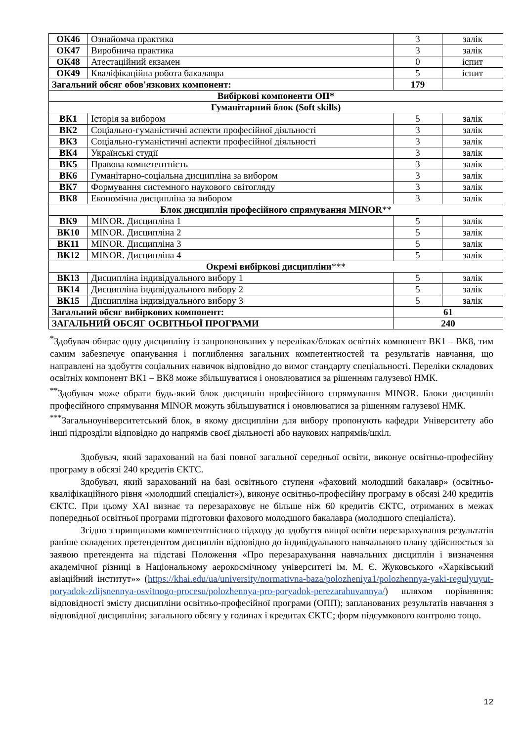| ОК46 | Ознайомча практика | 3 | залік |
| ОК47 | Виробнича практика | 3 | залік |
| ОК48 | Атестаційний екзамен | 0 | іспит |
| ОК49 | Кваліфікаційна робота бакалавра | 5 | іспит |
| Загальний обсяг обов'язкових компонент: | | 179 | |
| Вибіркові компоненти ОП* | | | |
| Гуманітарний блок (Soft skills) | | | |
| ВК1 | Історія за вибором | 5 | залік |
| ВК2 | Соціально-гуманістичні аспекти професійної діяльності | 3 | залік |
| ВК3 | Соціально-гуманістичні аспекти професійної діяльності | 3 | залік |
| ВК4 | Українські студії | 3 | залік |
| ВК5 | Правова компетентність | 3 | залік |
| ВК6 | Гуманітарно-соціальна дисципліна за вибором | 3 | залік |
| ВК7 | Формування системного наукового світогляду | 3 | залік |
| ВК8 | Економічна дисципліна за вибором | 3 | залік |
| Блок дисциплін професійного спрямування MINOR ** | | | |
| ВК9 | MINOR. Дисципліна 1 | 5 | залік |
| ВК10 | MINOR. Дисципліна 2 | 5 | залік |
| ВК11 | MINOR. Дисципліна 3 | 5 | залік |
| ВК12 | MINOR. Дисципліна 4 | 5 | залік |
| Окремі вибіркові дисципліни *** | | | |
| ВК13 | Дисципліна індивідуального вибору 1 | 5 | залік |
| ВК14 | Дисципліна індивідуального вибору 2 | 5 | залік |
| ВК15 | Дисципліна індивідуального вибору 3 | 5 | залік |
| Загальний обсяг вибіркових компонент: | | 61 | |
| ЗАГАЛЬНИЙ ОБСЯГ ОСВІТНЬОЇ ПРОГРАМИ | | 240 | |
<sup>*</sup> Здобувач обирає одну дисципліну із запропонованих у переліках/блоках освітніх компонент ВК1 – ВК8, тим самим забезпечує опанування і поглиблення загальних компетентностей та результатів навчання, що направлені на здобуття соціальних навичок відповідно до вимог стандарту спеціальності. Переліки складових освітніх компонент ВК1 – ВК8 може збільшуватися і оновлюватися за рішенням галузевої НМК.
<sup>**</sup> Здобувач може обрати будь-який блок дисциплін професійного спрямування MINOR. Блоки дисциплін професійного спрямування MINOR можуть збільшуватися і оновлюватися за рішенням галузевої НМК.
<sup>***</sup> Загальноуніверситетський блок, в якому дисципліни для вибору пропонують кафедри Університету або інші підрозділи відповідно до напрямів своєї діяльності або наукових напрямів/шкіл.
Здобувач, який зарахований на базі повної загальної середньої освіти, виконує освітньо-професійну програму в обсязі 240 кредитів ЄКТС.
Здобувач, який зарахований на базі освітнього ступеня «фаховий молодший бакалавр» (освітньо-кваліфікаційного рівня «молодший спеціаліст»), виконує освітньо-професійну програму в обсязі 240 кредитів ЄКТС. При цьому ХАІ визнає та перезараховує не більше ніж 60 кредитів ЄКТС, отриманих в межах попередньої освітньої програми підготовки фахового молодшого бакалавра (молодшого спеціаліста).
Згідно з принципами компетентнісного підходу до здобуття вищої освіти перезарахування результатів раніше складених претендентом дисциплін відповідно до індивідуального навчального плану здійснюється за заявою претендента на підставі Положення «Про перезарахування навчальних дисциплін і визначення академічної різниці в Національному аерокосмічному університеті ім. М. Є. Жуковського «Харківський авіаційний інститут»» (https://khai.edu/ua/university/normativna-baza/polozheniya1/polozhennya-yaki-regulyuyut-poryadok-zdijsnennya-osvitnogo-procesu/polozhennya-pro-poryadok-perezarahuvannya/) шляхом порівняння: відповідності змісту дисципліни освітньо-професійної програми (ОПП); запланованих результатів навчання з відповідної дисципліни; загального обсягу у годинах і кредитах ЄКТС; форм підсумкового контролю тощо.
12